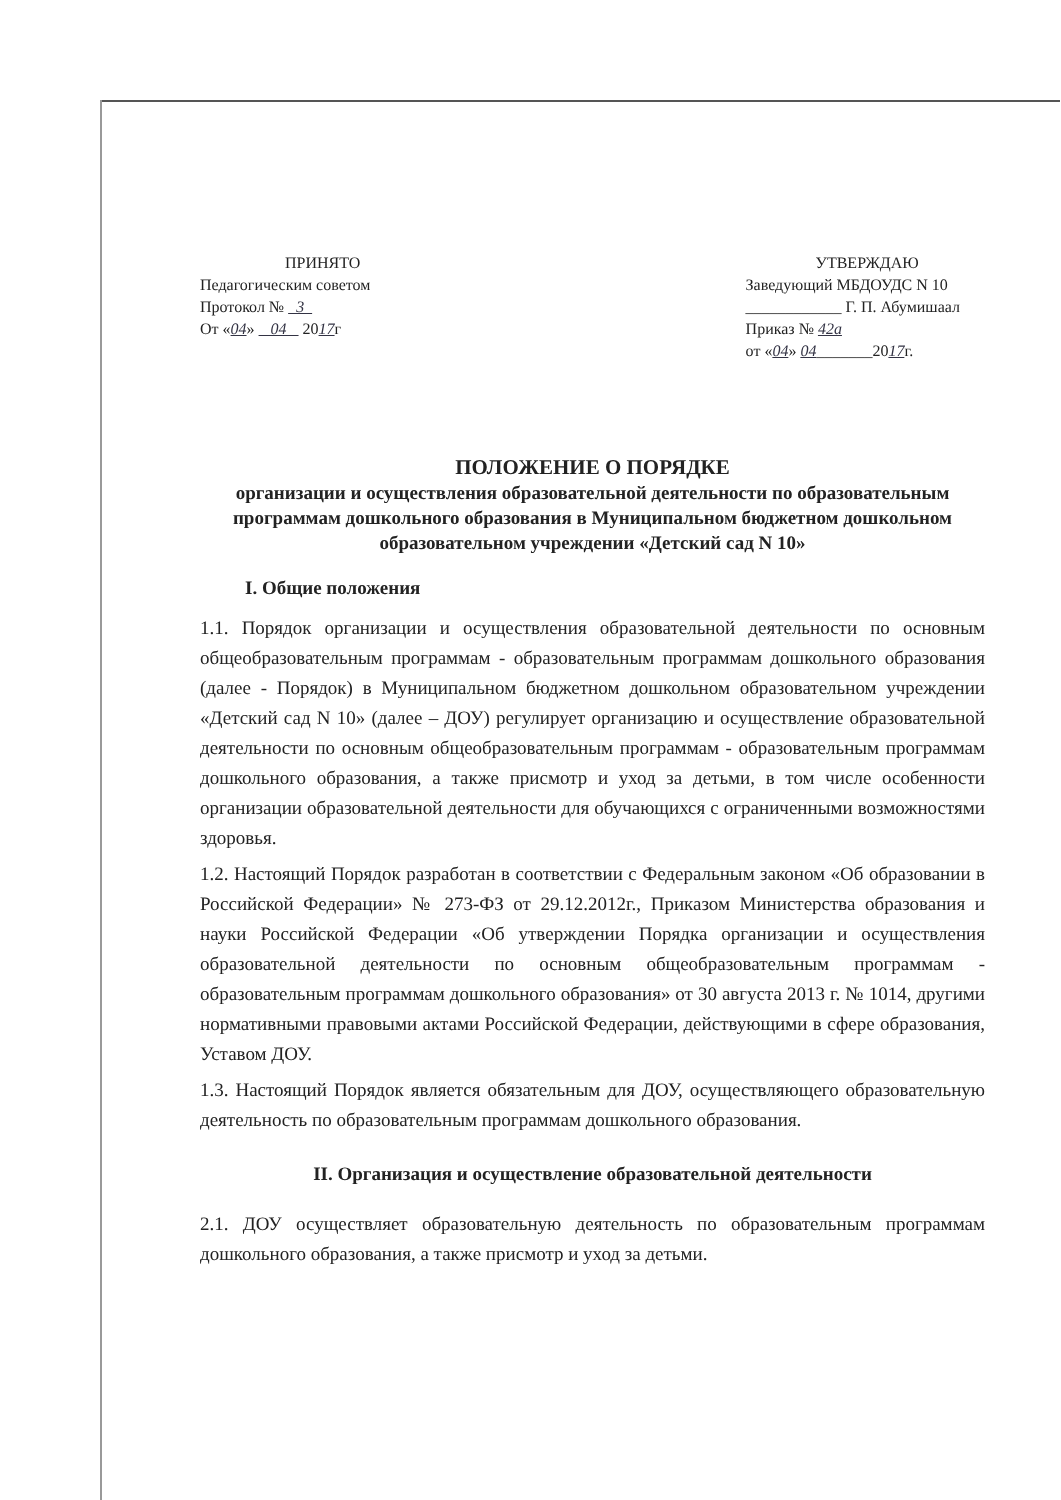ПРИНЯТО
Педагогическим советом
Протокол № 3
От «04» 04 2017г
УТВЕРЖДАЮ
Заведующий МБДОУДС N 10
____________ Г. П. Абумишаал
Приказ № 42а
от «04» 04_______2017г.
ПОЛОЖЕНИЕ О ПОРЯДКЕ
организации и осуществления образовательной деятельности по образовательным программам дошкольного образования в Муниципальном бюджетном дошкольном образовательном учреждении «Детский сад N 10»
I. Общие положения
1.1. Порядок организации и осуществления образовательной деятельности по основным общеобразовательным программам - образовательным программам дошкольного образования (далее - Порядок) в Муниципальном бюджетном дошкольном образовательном учреждении «Детский сад N 10» (далее – ДОУ) регулирует организацию и осуществление образовательной деятельности по основным общеобразовательным программам - образовательным программам дошкольного образования, а также присмотр и уход за детьми, в том числе особенности организации образовательной деятельности для обучающихся с ограниченными возможностями здоровья.
1.2. Настоящий Порядок разработан в соответствии с Федеральным законом «Об образовании в Российской Федерации» № 273-ФЗ от 29.12.2012г., Приказом Министерства образования и науки Российской Федерации «Об утверждении Порядка организации и осуществления образовательной деятельности по основным общеобразовательным программам - образовательным программам дошкольного образования» от 30 августа 2013 г. № 1014, другими нормативными правовыми актами Российской Федерации, действующими в сфере образования, Уставом ДОУ.
1.3. Настоящий Порядок является обязательным для ДОУ, осуществляющего образовательную деятельность по образовательным программам дошкольного образования.
II. Организация и осуществление образовательной деятельности
2.1. ДОУ осуществляет образовательную деятельность по образовательным программам дошкольного образования, а также присмотр и уход за детьми.